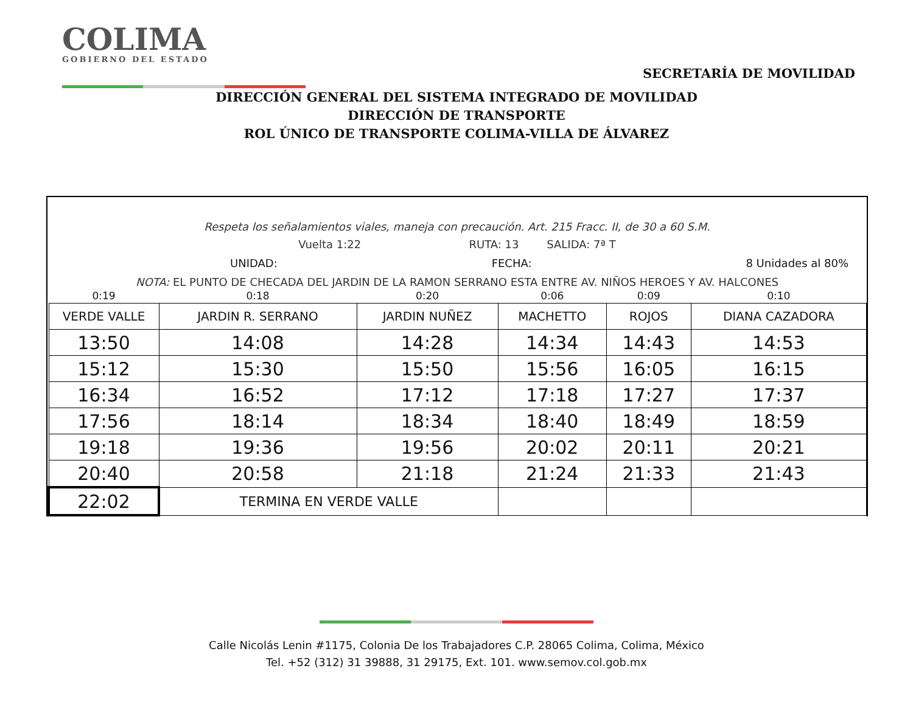COLIMA
GOBIERNO DEL ESTADO
SECRETARÍA DE MOVILIDAD
DIRECCIÓN GENERAL DEL SISTEMA INTEGRADO DE MOVILIDAD
DIRECCIÓN DE TRANSPORTE
ROL ÚNICO DE TRANSPORTE COLIMA-VILLA DE ÁLVAREZ
Respeta los señalamientos viales, maneja con precaución. Art. 215 Fracc. II, de 30 a 60 S.M.
Vuelta 1:22 RUTA: 13 SALIDA: 7ª T
UNIDAD: FECHA: 8 Unidades al 80%
NOTA: EL PUNTO DE CHECADA DEL JARDIN DE LA RAMON SERRANO ESTA ENTRE AV. NIÑOS HEROES Y AV. HALCONES
| 0:19 | 0:18 | 0:20 | 0:06 | 0:09 | 0:10 |
| VERDE VALLE | JARDIN R. SERRANO | JARDIN NUÑEZ | MACHETTO | ROJOS | DIANA CAZADORA |
| 13:50 | 14:08 | 14:28 | 14:34 | 14:43 | 14:53 |
| 15:12 | 15:30 | 15:50 | 15:56 | 16:05 | 16:15 |
| 16:34 | 16:52 | 17:12 | 17:18 | 17:27 | 17:37 |
| 17:56 | 18:14 | 18:34 | 18:40 | 18:49 | 18:59 |
| 19:18 | 19:36 | 19:56 | 20:02 | 20:11 | 20:21 |
| 20:40 | 20:58 | 21:18 | 21:24 | 21:33 | 21:43 |
| 22:02 | TERMINA EN VERDE VALLE | | | | |
Calle Nicolás Lenin #1175, Colonia De los Trabajadores C.P. 28065 Colima, Colima, México
Tel. +52 (312) 31 39888, 31 29175, Ext. 101. www.semov.col.gob.mx